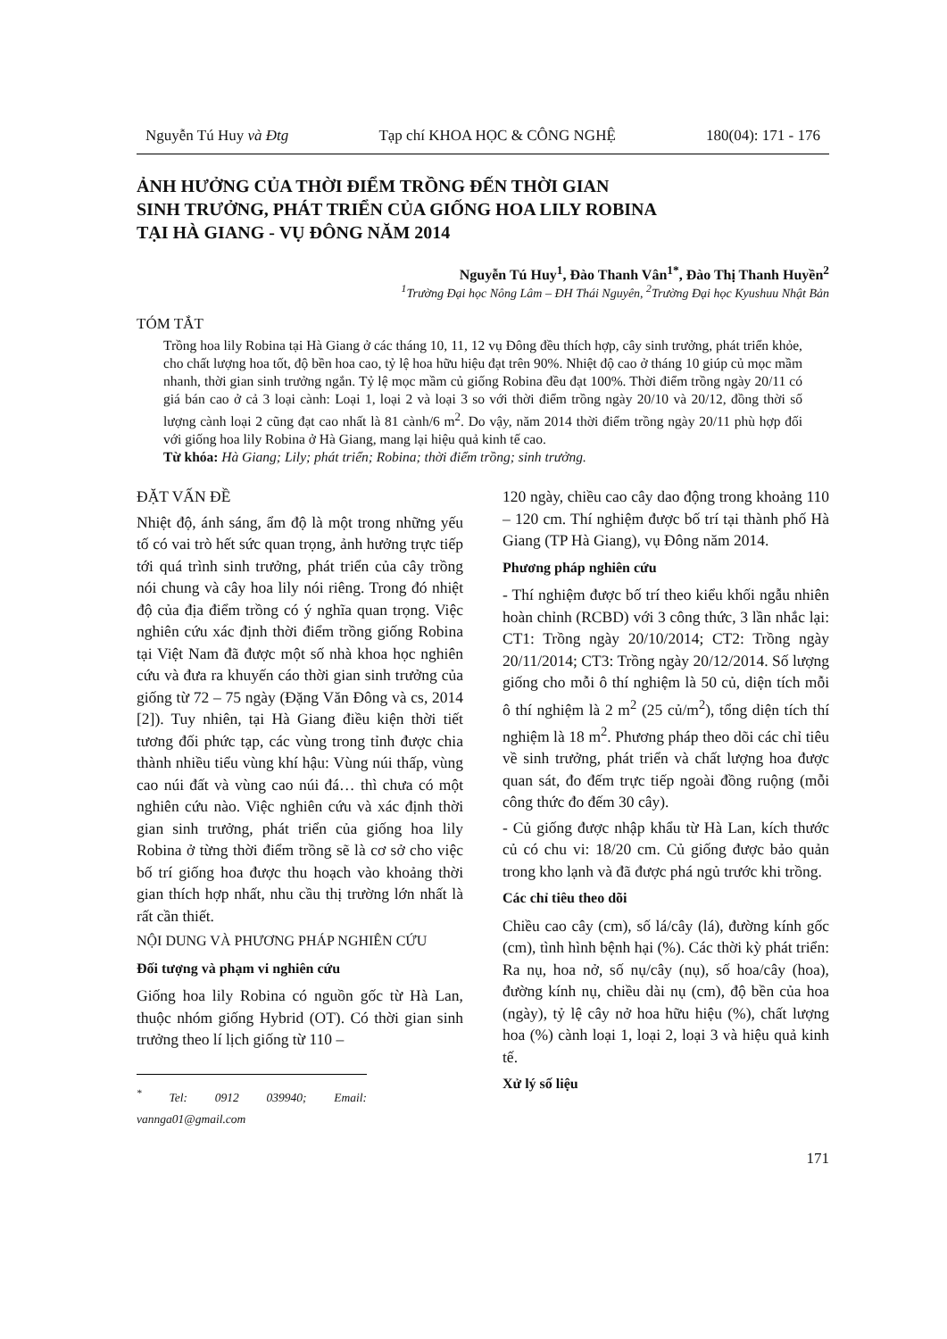Nguyễn Tú Huy và Đtg Tạp chí KHOA HỌC & CÔNG NGHỆ 180(04): 171 - 176
ẢNH HƯỞNG CỦA THỜI ĐIỂM TRỒNG ĐẾN THỜI GIAN
SINH TRƯỞNG, PHÁT TRIỂN CỦA GIỐNG HOA LILY ROBINA
TẠI HÀ GIANG - VỤ ĐÔNG NĂM 2014
Nguyễn Tú Huy<sup>1</sup>, Đào Thanh Vân<sup>1*</sup>, Đào Thị Thanh Huyền<sup>2</sup>
<sup>1</sup> Trường Đại học Nông Lâm – ĐH Thái Nguyên, <sup>2</sup>Trường Đại học Kyushuu Nhật Bản
TÓM TẮT
Trồng hoa lily Robina tại Hà Giang ở các tháng 10, 11, 12 vụ Đông đều thích hợp, cây sinh trưởng, phát triển khỏe, cho chất lượng hoa tốt, độ bền hoa cao, tỷ lệ hoa hữu hiệu đạt trên 90%. Nhiệt độ cao ở tháng 10 giúp củ mọc mầm nhanh, thời gian sinh trưởng ngắn. Tỷ lệ mọc mầm củ giống Robina đều đạt 100%. Thời điểm trồng ngày 20/11 có giá bán cao ở cả 3 loại cành: Loại 1, loại 2 và loại 3 so với thời điểm trồng ngày 20/10 và 20/12, đồng thời số lượng cành loại 2 cũng đạt cao nhất là 81 cành/6 m<sup>2</sup>. Do vậy, năm 2014 thời điểm trồng ngày 20/11 phù hợp đối với giống hoa lily Robina ở Hà Giang, mang lại hiệu quả kinh tế cao.
Từ khóa: Hà Giang; Lily; phát triển; Robina; thời điểm trồng; sinh trưởng.
ĐẶT VẤN ĐỀ
Nhiệt độ, ánh sáng, ẩm độ là một trong những yếu tố có vai trò hết sức quan trọng, ảnh hưởng trực tiếp tới quá trình sinh trưởng, phát triển của cây trồng nói chung và cây hoa lily nói riêng. Trong đó nhiệt độ của địa điểm trồng có ý nghĩa quan trọng. Việc nghiên cứu xác định thời điểm trồng giống Robina tại Việt Nam đã được một số nhà khoa học nghiên cứu và đưa ra khuyến cáo thời gian sinh trưởng của giống từ 72 – 75 ngày (Đặng Văn Đông và cs, 2014 [2]). Tuy nhiên, tại Hà Giang điều kiện thời tiết tương đối phức tạp, các vùng trong tỉnh được chia thành nhiều tiểu vùng khí hậu: Vùng núi thấp, vùng cao núi đất và vùng cao núi đá… thì chưa có một nghiên cứu nào. Việc nghiên cứu và xác định thời gian sinh trưởng, phát triển của giống hoa lily Robina ở từng thời điểm trồng sẽ là cơ sở cho việc bố trí giống hoa được thu hoạch vào khoảng thời gian thích hợp nhất, nhu cầu thị trường lớn nhất là rất cần thiết.
NỘI DUNG VÀ PHƯƠNG PHÁP NGHIÊN CỨU
Đối tượng và phạm vi nghiên cứu
Giống hoa lily Robina có nguồn gốc từ Hà Lan, thuộc nhóm giống Hybrid (OT). Có thời gian sinh trưởng theo lí lịch giống từ 110 –
<sup>*</sup> Tel: 0912 039940; Email: vannga01@gmail.com
120 ngày, chiều cao cây dao động trong khoảng 110 – 120 cm. Thí nghiệm được bố trí tại thành phố Hà Giang (TP Hà Giang), vụ Đông năm 2014.
Phương pháp nghiên cứu
- Thí nghiệm được bố trí theo kiểu khối ngẫu nhiên hoàn chỉnh (RCBD) với 3 công thức, 3 lần nhắc lại: CT1: Trồng ngày 20/10/2014; CT2: Trồng ngày 20/11/2014; CT3: Trồng ngày 20/12/2014. Số lượng giống cho mỗi ô thí nghiệm là 50 củ, diện tích mỗi ô thí nghiệm là 2 m<sup>2</sup> (25 củ/m<sup>2</sup>), tổng diện tích thí nghiệm là 18 m<sup>2</sup>. Phương pháp theo dõi các chỉ tiêu về sinh trưởng, phát triển và chất lượng hoa được quan sát, đo đếm trực tiếp ngoài đồng ruộng (mỗi công thức đo đếm 30 cây).
- Củ giống được nhập khẩu từ Hà Lan, kích thước củ có chu vi: 18/20 cm. Củ giống được bảo quản trong kho lạnh và đã được phá ngủ trước khi trồng.
Các chỉ tiêu theo dõi
Chiều cao cây (cm), số lá/cây (lá), đường kính gốc (cm), tình hình bệnh hại (%). Các thời kỳ phát triển: Ra nụ, hoa nở, số nụ/cây (nụ), số hoa/cây (hoa), đường kính nụ, chiều dài nụ (cm), độ bền của hoa (ngày), tỷ lệ cây nở hoa hữu hiệu (%), chất lượng hoa (%) cành loại 1, loại 2, loại 3 và hiệu quả kinh tế.
Xử lý số liệu
171